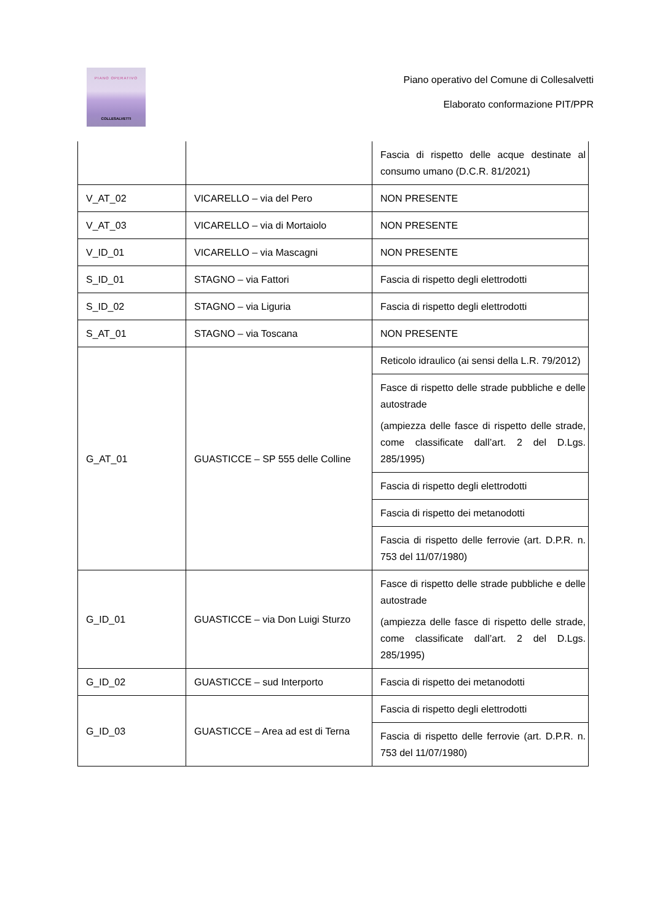PIANO OPERATIVO
COLLESALVETTI
Piano operativo del Comune di Collesalvetti
Elaborato conformazione PIT/PPR
| | | Fascia di rispetto delle acque destinate al consumo umano (D.C.R. 81/2021) |
| V_AT_02 | VICARELLO – via del Pero | NON PRESENTE |
| V_AT_03 | VICARELLO – via di Mortaiolo | NON PRESENTE |
| V_ID_01 | VICARELLO – via Mascagni | NON PRESENTE |
| S_ID_01 | STAGNO – via Fattori | Fascia di rispetto degli elettrodotti |
| S_ID_02 | STAGNO – via Liguria | Fascia di rispetto degli elettrodotti |
| S_AT_01 | STAGNO – via Toscana | NON PRESENTE |
| G_AT_01 | GUASTICCE – SP 555 delle Colline | Reticolo idraulico (ai sensi della L.R. 79/2012) |
| | | Fasce di rispetto delle strade pubbliche e delle autostrade (ampiezza delle fasce di rispetto delle strade, come classificate dall’art. 2 del D.Lgs. 285/1995) |
| | | Fascia di rispetto degli elettrodotti |
| | | Fascia di rispetto dei metanodotti |
| | | Fascia di rispetto delle ferrovie (art. D.P.R. n. 753 del 11/07/1980) |
| G_ID_01 | GUASTICCE – via Don Luigi Sturzo | Fasce di rispetto delle strade pubbliche e delle autostrade (ampiezza delle fasce di rispetto delle strade, come classificate dall’art. 2 del D.Lgs. 285/1995) |
| G_ID_02 | GUASTICCE – sud Interporto | Fascia di rispetto dei metanodotti |
| G_ID_03 | GUASTICCE – Area ad est di Terna | Fascia di rispetto degli elettrodotti |
| | | Fascia di rispetto delle ferrovie (art. D.P.R. n. 753 del 11/07/1980) |